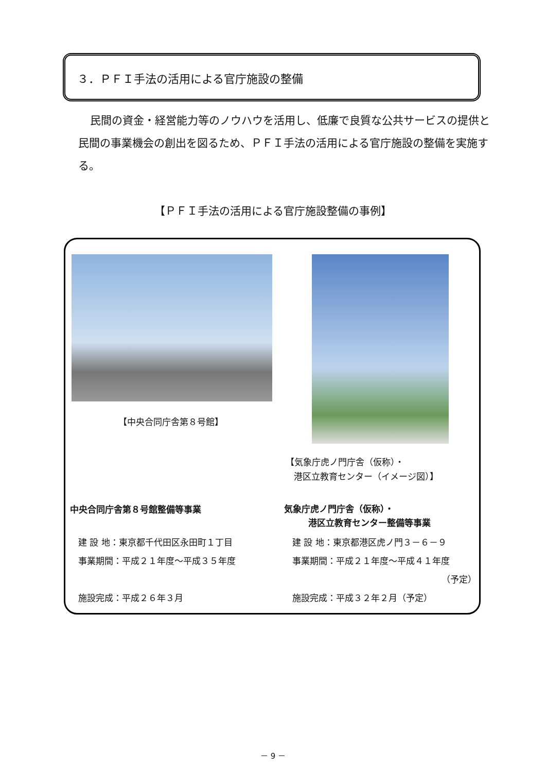３．ＰＦＩ手法の活用による官庁施設の整備
民間の資金・経営能力等のノウハウを活用し、低廉で良質な公共サービスの提供と民間の事業機会の創出を図るため、ＰＦＩ手法の活用による官庁施設の整備を実施する。
【ＰＦＩ手法の活用による官庁施設整備の事例】
【中央合同庁舎第８号館】
【気象庁虎ノ門庁舎（仮称）・
港区立教育センター（イメージ図）】
中央合同庁舎第８号館整備等事業
建 設 地：東京都千代田区永田町１丁目
事業期間：平成２１年度～平成３５年度
施設完成：平成２６年３月
気象庁虎ノ門庁舎（仮称）・
港区立教育センター整備等事業
建 設 地：東京都港区虎ノ門３－６－９
事業期間：平成２１年度～平成４１年度
（予定）
施設完成：平成３２年２月（予定）
－ 9 －